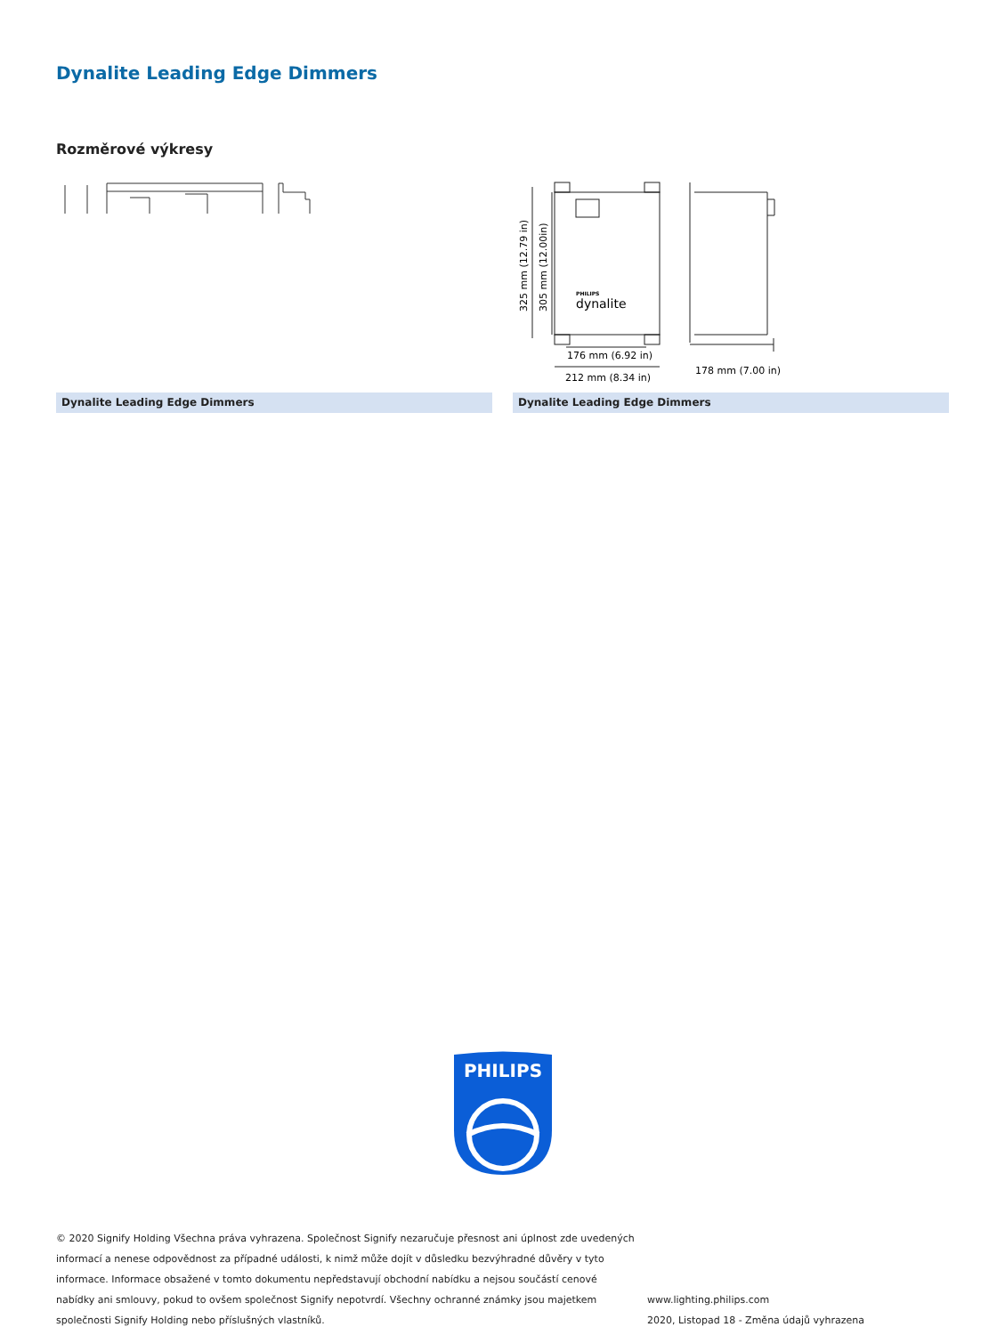Dynalite Leading Edge Dimmers
Rozměrové výkresy
Dynalite Leading Edge Dimmers
PHILIPS
dynalite
176 mm (6.92 in)
212 mm (8.34 in)
178 mm (7.00 in)
325 mm (12.79 in)
305 mm (12.00in)
Dynalite Leading Edge Dimmers
PHILIPS
© 2020 Signify Holding Všechna práva vyhrazena. Společnost Signify nezaručuje přesnost ani úplnost zde uvedených informací a nenese odpovědnost za případné události, k nimž může dojít v důsledku bezvýhradné důvěry v tyto informace. Informace obsažené v tomto dokumentu nepředstavují obchodní nabídku a nejsou součástí cenové nabídky ani smlouvy, pokud to ovšem společnost Signify nepotvrdí. Všechny ochranné známky jsou majetkem společnosti Signify Holding nebo příslušných vlastníků.
www.lighting.philips.com
2020, Listopad 18 - Změna údajů vyhrazena